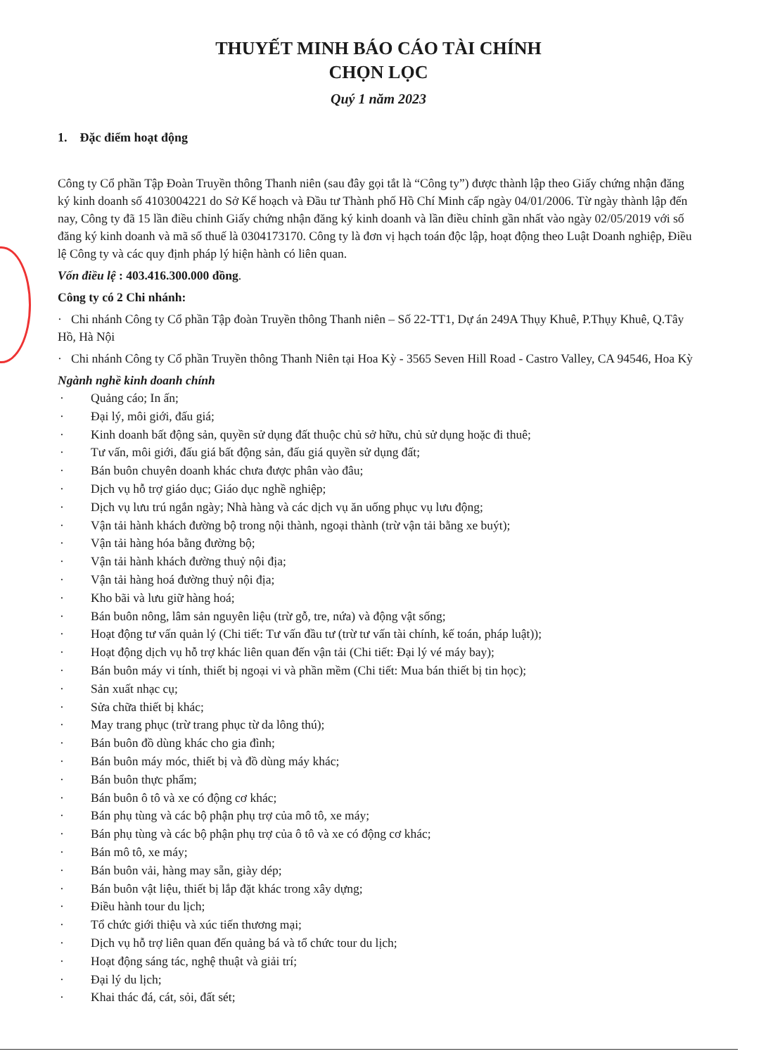THUYẾT MINH BÁO CÁO TÀI CHÍNH
CHỌN LỌC
Quý 1 năm 2023
1. Đặc điểm hoạt động
Công ty Cổ phần Tập Đoàn Truyền thông Thanh niên (sau đây gọi tắt là “Công ty”) được thành lập theo Giấy chứng nhận đăng ký kinh doanh số 4103004221 do Sở Kế hoạch và Đầu tư Thành phố Hồ Chí Minh cấp ngày 04/01/2006. Từ ngày thành lập đến nay, Công ty đã 15 lần điều chỉnh Giấy chứng nhận đăng ký kinh doanh và lần điều chỉnh gần nhất vào ngày 02/05/2019 với số đăng ký kinh doanh và mã số thuế là 0304173170. Công ty là đơn vị hạch toán độc lập, hoạt động theo Luật Doanh nghiệp, Điều lệ Công ty và các quy định pháp lý hiện hành có liên quan.
Vốn điều lệ : 403.416.300.000 đồng.
Công ty có 2 Chi nhánh:
· Chi nhánh Công ty Cổ phần Tập đoàn Truyền thông Thanh niên – Số 22-TT1, Dự án 249A Thụy Khuê, P.Thụy Khuê, Q.Tây Hồ, Hà Nội
· Chi nhánh Công ty Cổ phần Truyền thông Thanh Niên tại Hoa Kỳ - 3565 Seven Hill Road - Castro Valley, CA 94546, Hoa Kỳ
Ngành nghề kinh doanh chính
· Quảng cáo; In ấn;
· Đại lý, môi giới, đấu giá;
· Kinh doanh bất động sản, quyền sử dụng đất thuộc chủ sở hữu, chủ sử dụng hoặc đi thuê;
· Tư vấn, môi giới, đấu giá bất động sản, đấu giá quyền sử dụng đất;
· Bán buôn chuyên doanh khác chưa được phân vào đâu;
· Dịch vụ hỗ trợ giáo dục; Giáo dục nghề nghiệp;
· Dịch vụ lưu trú ngắn ngày; Nhà hàng và các dịch vụ ăn uống phục vụ lưu động;
· Vận tải hành khách đường bộ trong nội thành, ngoại thành (trừ vận tải bằng xe buýt);
· Vận tải hàng hóa bằng đường bộ;
· Vận tải hành khách đường thuỷ nội địa;
· Vận tải hàng hoá đường thuỷ nội địa;
· Kho bãi và lưu giữ hàng hoá;
· Bán buôn nông, lâm sản nguyên liệu (trừ gỗ, tre, nứa) và động vật sống;
· Hoạt động tư vấn quản lý (Chi tiết: Tư vấn đầu tư (trừ tư vấn tài chính, kế toán, pháp luật));
· Hoạt động dịch vụ hỗ trợ khác liên quan đến vận tải (Chi tiết: Đại lý vé máy bay);
· Bán buôn máy vi tính, thiết bị ngoại vi và phần mềm (Chi tiết: Mua bán thiết bị tin học);
· Sản xuất nhạc cụ;
· Sửa chữa thiết bị khác;
· May trang phục (trừ trang phục từ da lông thú);
· Bán buôn đồ dùng khác cho gia đình;
· Bán buôn máy móc, thiết bị và đồ dùng máy khác;
· Bán buôn thực phẩm;
· Bán buôn ô tô và xe có động cơ khác;
· Bán phụ tùng và các bộ phận phụ trợ của mô tô, xe máy;
· Bán phụ tùng và các bộ phận phụ trợ của ô tô và xe có động cơ khác;
· Bán mô tô, xe máy;
· Bán buôn vải, hàng may sẵn, giày dép;
· Bán buôn vật liệu, thiết bị lắp đặt khác trong xây dựng;
· Điều hành tour du lịch;
· Tổ chức giới thiệu và xúc tiến thương mại;
· Dịch vụ hỗ trợ liên quan đến quảng bá và tổ chức tour du lịch;
· Hoạt động sáng tác, nghệ thuật và giải trí;
· Đại lý du lịch;
· Khai thác đá, cát, sỏi, đất sét;